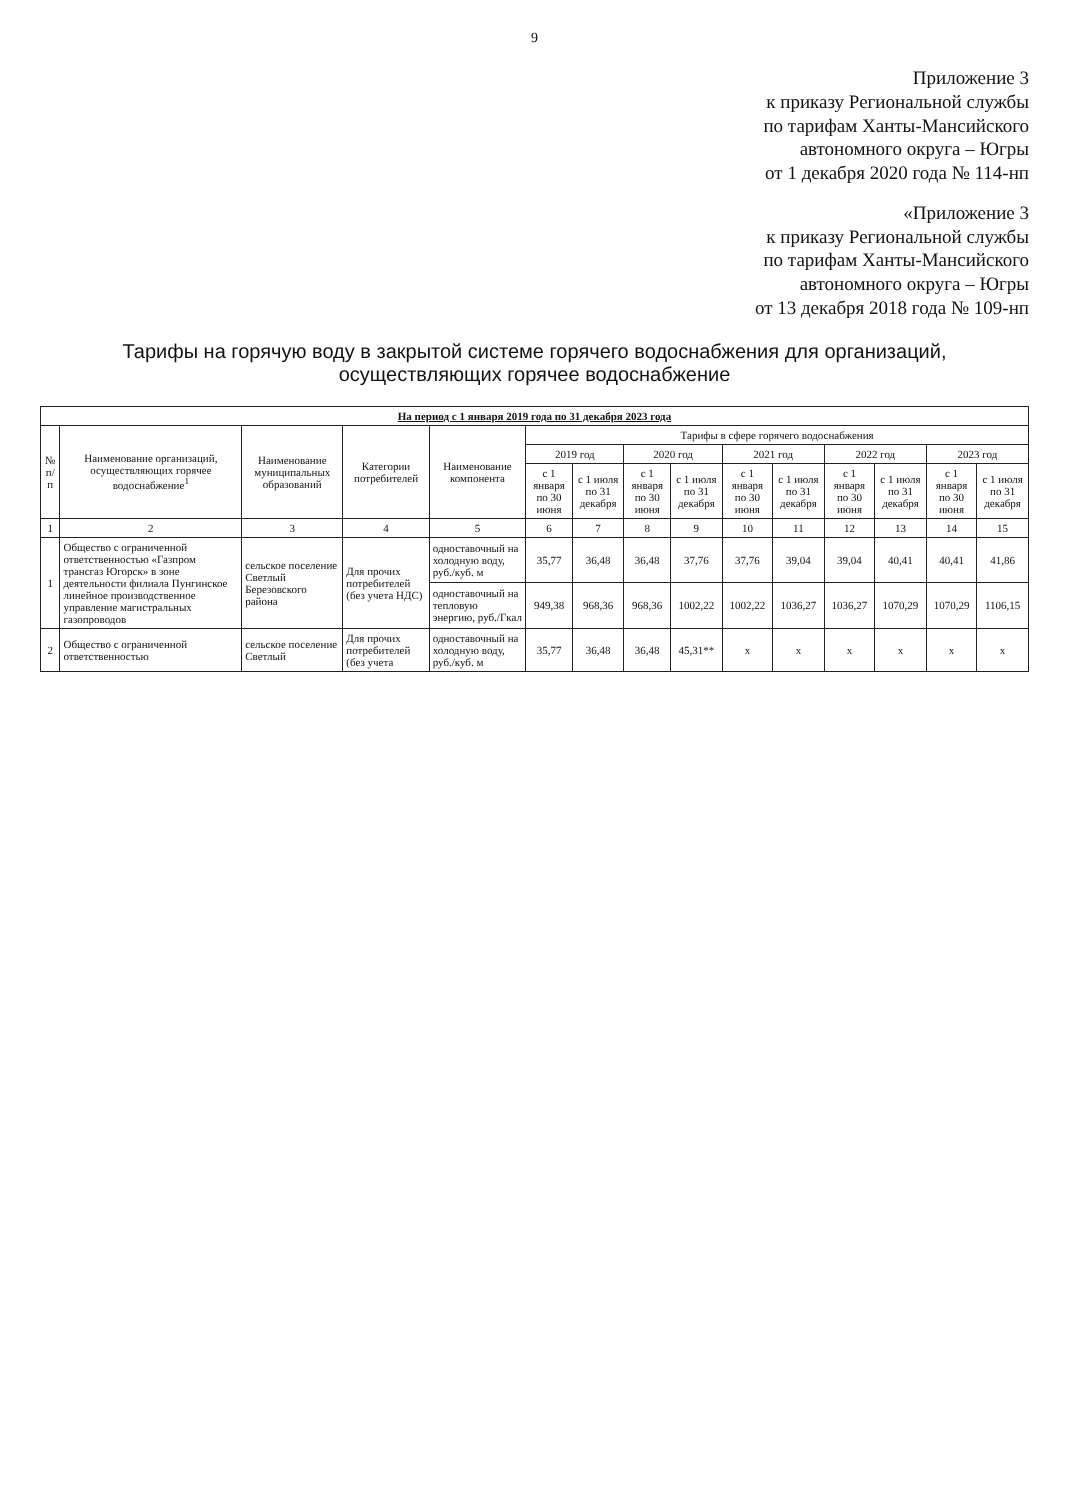9
Приложение 3
к приказу Региональной службы
по тарифам Ханты-Мансийского
автономного округа – Югры
от 1 декабря 2020 года № 114-нп
«Приложение 3
к приказу Региональной службы
по тарифам Ханты-Мансийского
автономного округа – Югры
от 13 декабря 2018 года № 109-нп
Тарифы на горячую воду в закрытой системе горячего водоснабжения для организаций, осуществляющих горячее водоснабжение
| На период с 1 января 2019 года по 31 декабря 2023 года | | | | | | | | | | | | | | |
| --- | --- | --- | --- | --- | --- | --- | --- | --- | --- | --- | --- | --- | --- | --- |
| № п/п | Наименование организаций, осуществляющих горячее водоснабжение<sup>1</sup> | Наименование муниципальных образований | Категории потребителей | Наименование компонента | Тарифы в сфере горячего водоснабжения | | | | | | | | | |
| | | | | | 2019 год | | 2020 год | | 2021 год | | 2022 год | | 2023 год | |
| | | | | | с 1 января по 30 июня | с 1 июля по 31 декабря | с 1 января по 30 июня | с 1 июля по 31 декабря | с 1 января по 30 июня | с 1 июля по 31 декабря | с 1 января по 30 июня | с 1 июля по 31 декабря | с 1 января по 30 июня | с 1 июля по 31 декабря |
| 1 | 2 | 3 | 4 | 5 | 6 | 7 | 8 | 9 | 10 | 11 | 12 | 13 | 14 | 15 |
| 1 | Общество с ограниченной ответственностью «Газпром трансгаз Югорск» в зоне деятельности филиала Пунгинское линейное производственное управление магистральных газопроводов | сельское поселение Светлый Березовского района | Для прочих потребителей (без учета НДС) | одноставочный на холодную воду, руб./куб. м | 35,77 | 36,48 | 36,48 | 37,76 | 37,76 | 39,04 | 39,04 | 40,41 | 40,41 | 41,86 |
| | | | | одноставочный на тепловую энергию, руб./Гкал | 949,38 | 968,36 | 968,36 | 1002,22 | 1002,22 | 1036,27 | 1036,27 | 1070,29 | 1070,29 | 1106,15 |
| 2 | Общество с ограниченной ответственностью | сельское поселение Светлый | Для прочих потребителей (без учета | одноставочный на холодную воду, руб./куб. м | 35,77 | 36,48 | 36,48 | 45,31** | x | x | x | x | x | x |